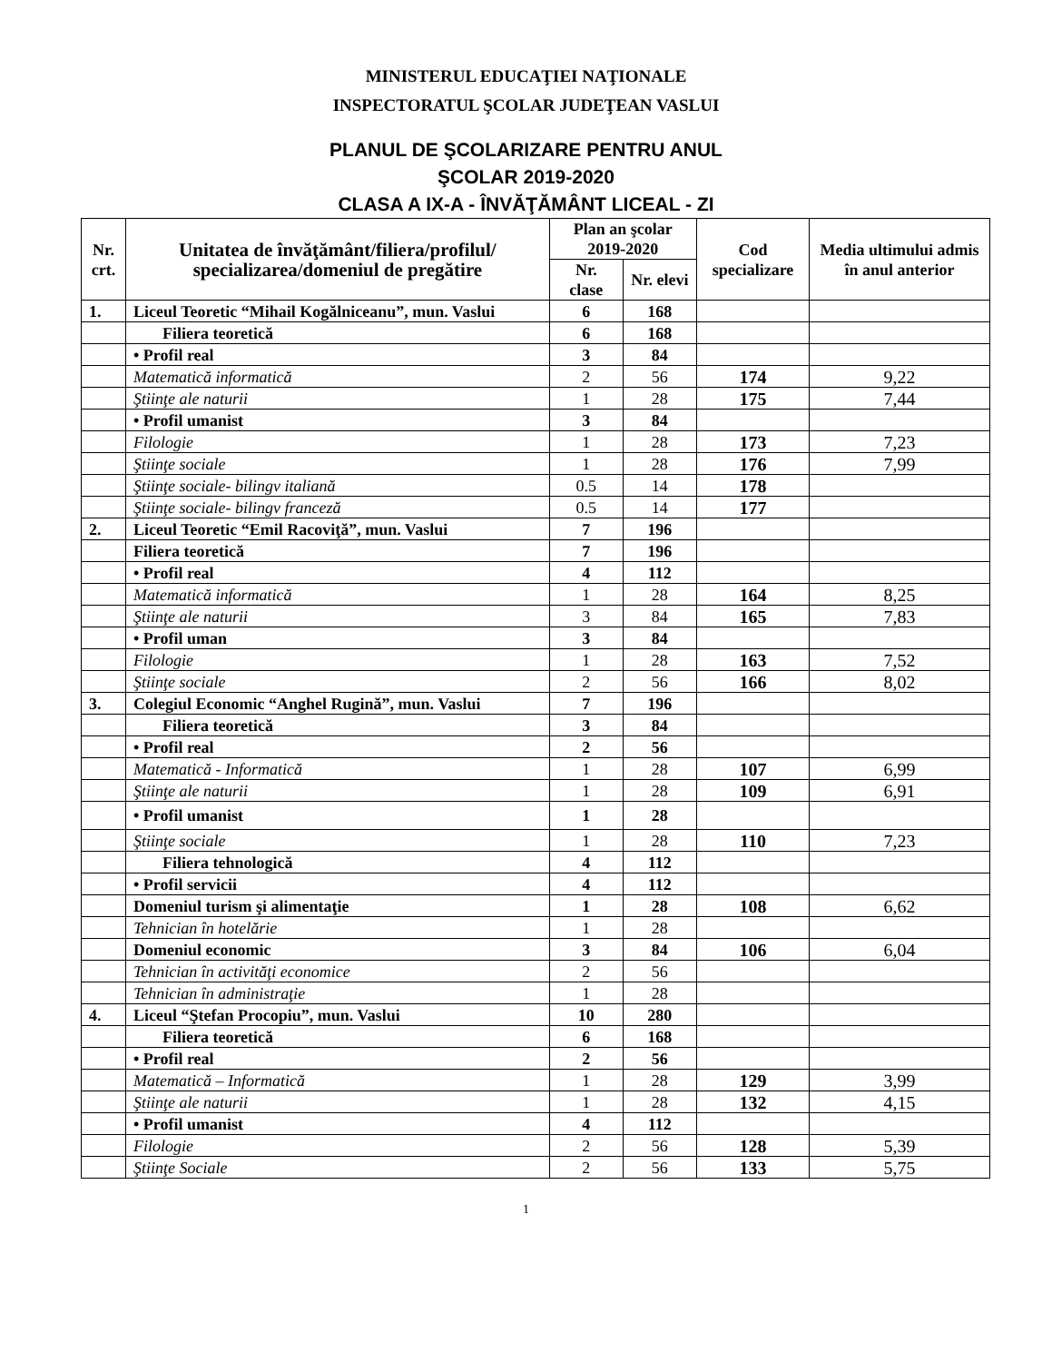MINISTERUL EDUCAŢIEI NAŢIONALE
INSPECTORATUL ŞCOLAR JUDEŢEAN VASLUI
PLANUL DE ŞCOLARIZARE PENTRU ANUL
ŞCOLAR 2019-2020
CLASA A IX-A - ÎNVĂŢĂMÂNT LICEAL - ZI
| Nr. crt. | Unitatea de învăţământ/filiera/profilul/ specializarea/domeniul de pregătire | Plan an şcolar 2019-2020 | | Cod specializare | Media ultimului admis în anul anterior |
| --- | --- | --- | --- | --- | --- |
| | | Nr. clase | Nr. elevi | | |
| 1. | Liceul Teoretic “Mihail Kogălniceanu”, mun. Vaslui | 6 | 168 | | |
| | Filiera teoretică | 6 | 168 | | |
| | • Profil real | 3 | 84 | | |
| | Matematică informatică | 2 | 56 | 174 | 9,22 |
| | Ştiinţe ale naturii | 1 | 28 | 175 | 7,44 |
| | • Profil umanist | 3 | 84 | | |
| | Filologie | 1 | 28 | 173 | 7,23 |
| | Ştiinţe sociale | 1 | 28 | 176 | 7,99 |
| | Ştiinţe sociale- bilingv italiană | 0.5 | 14 | 178 | |
| | Ştiinţe sociale- bilingv franceză | 0.5 | 14 | 177 | |
| 2. | Liceul Teoretic “Emil Racoviţă”, mun. Vaslui | 7 | 196 | | |
| | Filiera teoretică | 7 | 196 | | |
| | • Profil real | 4 | 112 | | |
| | Matematică informatică | 1 | 28 | 164 | 8,25 |
| | Ştiinţe ale naturii | 3 | 84 | 165 | 7,83 |
| | • Profil uman | 3 | 84 | | |
| | Filologie | 1 | 28 | 163 | 7,52 |
| | Ştiinţe sociale | 2 | 56 | 166 | 8,02 |
| 3. | Colegiul Economic “Anghel Rugină”, mun. Vaslui | 7 | 196 | | |
| | Filiera teoretică | 3 | 84 | | |
| | • Profil real | 2 | 56 | | |
| | Matematică - Informatică | 1 | 28 | 107 | 6,99 |
| | Ştiinţe ale naturii | 1 | 28 | 109 | 6,91 |
| | • Profil umanist | 1 | 28 | | |
| | Ştiinţe sociale | 1 | 28 | 110 | 7,23 |
| | Filiera tehnologică | 4 | 112 | | |
| | • Profil servicii | 4 | 112 | | |
| | Domeniul turism şi alimentaţie | 1 | 28 | 108 | 6,62 |
| | Tehnician în hotelărie | 1 | 28 | | |
| | Domeniul economic | 3 | 84 | 106 | 6,04 |
| | Tehnician în activităţi economice | 2 | 56 | | |
| | Tehnician în administraţie | 1 | 28 | | |
| 4. | Liceul “Ştefan Procopiu”, mun. Vaslui | 10 | 280 | | |
| | Filiera teoretică | 6 | 168 | | |
| | • Profil real | 2 | 56 | | |
| | Matematică – Informatică | 1 | 28 | 129 | 3,99 |
| | Ştiinţe ale naturii | 1 | 28 | 132 | 4,15 |
| | • Profil umanist | 4 | 112 | | |
| | Filologie | 2 | 56 | 128 | 5,39 |
| | Ştiinţe Sociale | 2 | 56 | 133 | 5,75 |
1